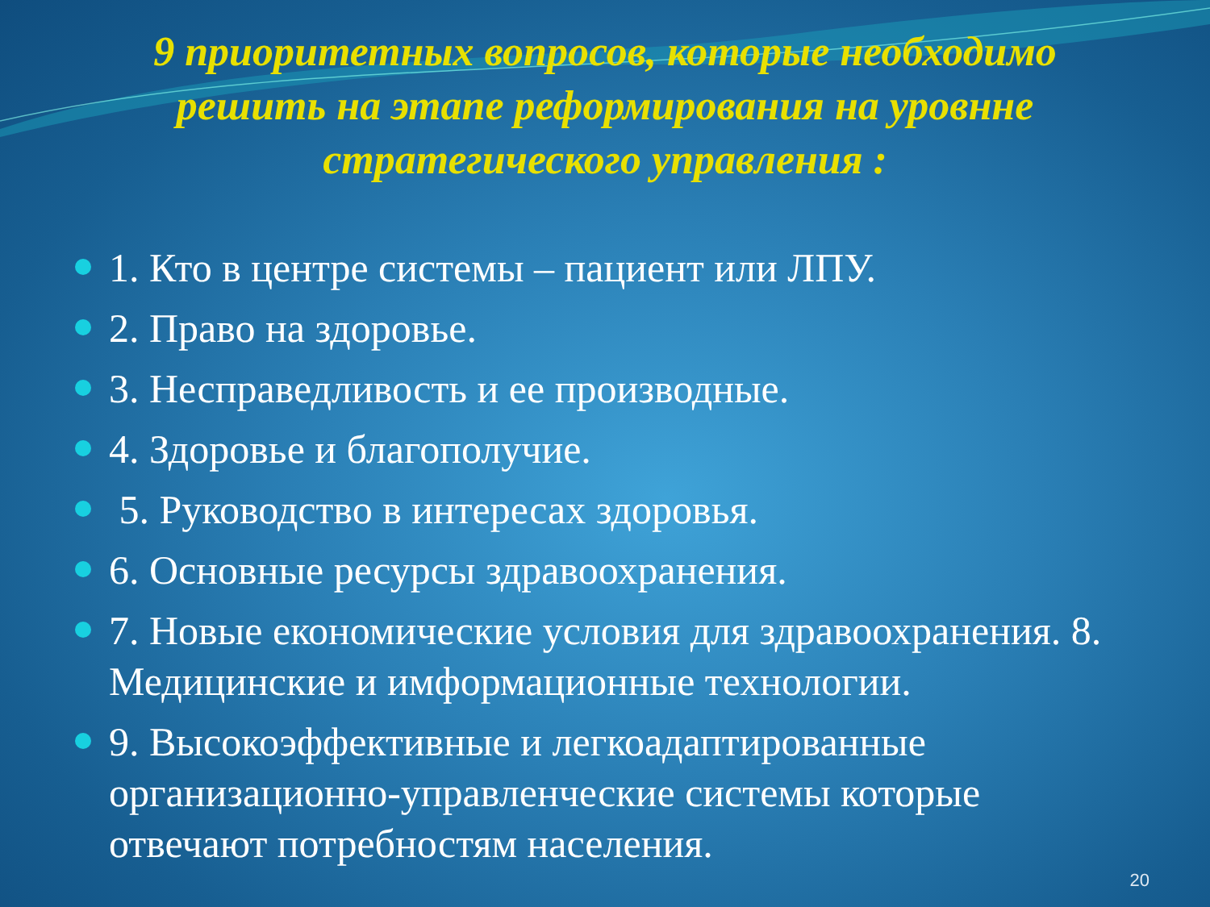9 приоритетных вопросов, которые необходимо решить на этапе реформирования на уровнне стратегического управления :
1. Кто в центре системы – пациент или ЛПУ.
2. Право на здоровье.
3. Несправедливость и ее производные.
4. Здоровье и благополучие.
5. Руководство в интересах здоровья.
6. Основные ресурсы здравоохранения.
7. Новые економические условия для здравоохранения. 8. Медицинские и имформационные технологии.
9. Высокоэффективные и легкоадаптированные организационно-управленческие системы которые отвечают потребностям населения.
20